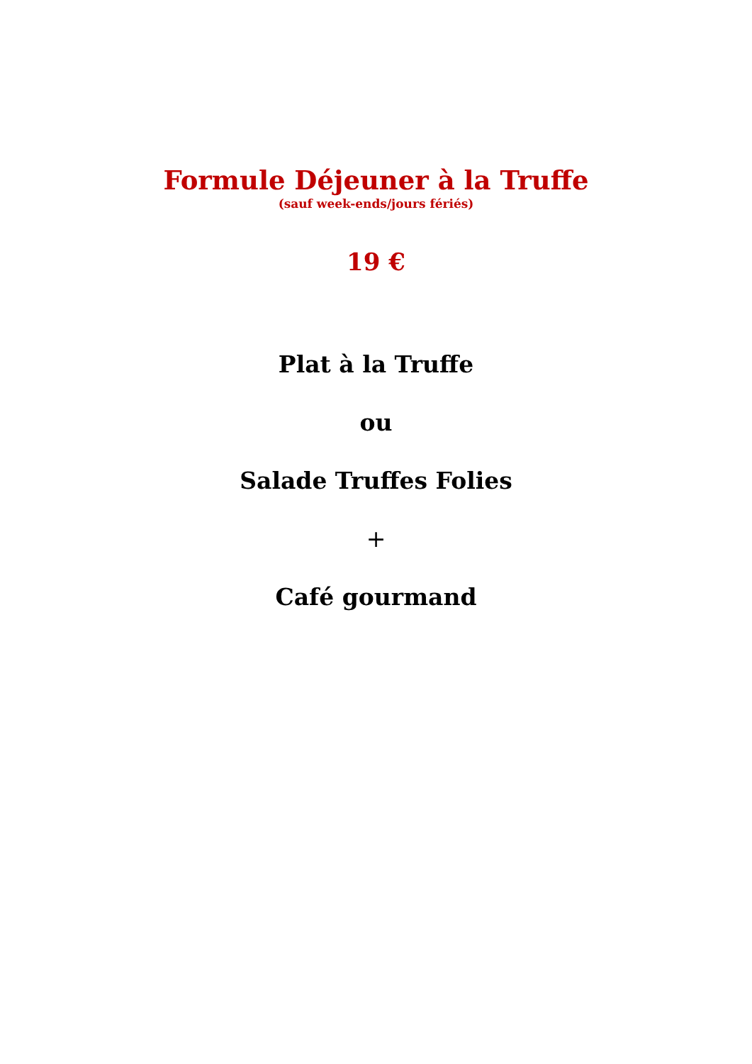Formule Déjeuner à la Truffe
(sauf week-ends/jours fériés)
19 €
Plat à la Truffe
ou
Salade Truffes Folies
+
Café gourmand